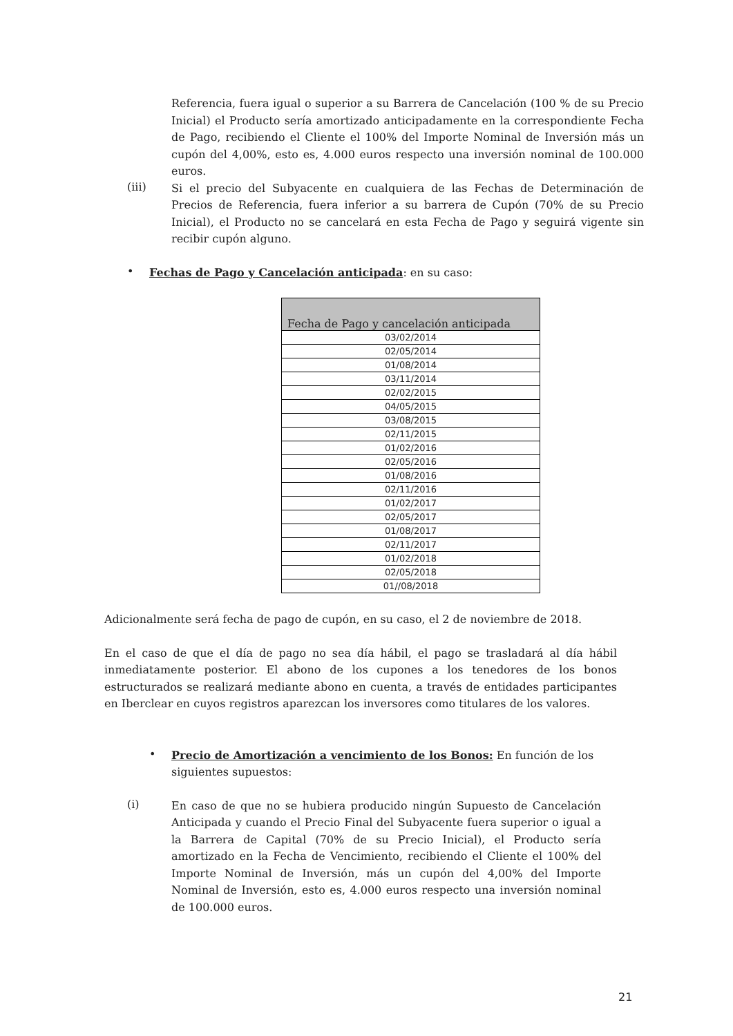Referencia, fuera igual o superior a su Barrera de Cancelación (100 % de su Precio Inicial) el Producto sería amortizado anticipadamente en la correspondiente Fecha de Pago, recibiendo el Cliente el 100% del Importe Nominal de Inversión más un cupón del 4,00%, esto es, 4.000 euros respecto una inversión nominal de 100.000 euros.
(iii)
Si el precio del Subyacente en cualquiera de las Fechas de Determinación de Precios de Referencia, fuera inferior a su barrera de Cupón (70% de su Precio Inicial), el Producto no se cancelará en esta Fecha de Pago y seguirá vigente sin recibir cupón alguno.
•
Fechas de Pago y Cancelación anticipada: en su caso:
| Fecha de Pago y cancelación anticipada |
| --- |
| 03/02/2014 |
| 02/05/2014 |
| 01/08/2014 |
| 03/11/2014 |
| 02/02/2015 |
| 04/05/2015 |
| 03/08/2015 |
| 02/11/2015 |
| 01/02/2016 |
| 02/05/2016 |
| 01/08/2016 |
| 02/11/2016 |
| 01/02/2017 |
| 02/05/2017 |
| 01/08/2017 |
| 02/11/2017 |
| 01/02/2018 |
| 02/05/2018 |
| 01//08/2018 |
Adicionalmente será fecha de pago de cupón, en su caso, el 2 de noviembre de 2018.
En el caso de que el día de pago no sea día hábil, el pago se trasladará al día hábil inmediatamente posterior. El abono de los cupones a los tenedores de los bonos estructurados se realizará mediante abono en cuenta, a través de entidades participantes en Iberclear en cuyos registros aparezcan los inversores como titulares de los valores.
•
Precio de Amortización a vencimiento de los Bonos: En función de los siguientes supuestos:
(i)
En caso de que no se hubiera producido ningún Supuesto de Cancelación Anticipada y cuando el Precio Final del Subyacente fuera superior o igual a la Barrera de Capital (70% de su Precio Inicial), el Producto sería amortizado en la Fecha de Vencimiento, recibiendo el Cliente el 100% del Importe Nominal de Inversión, más un cupón del 4,00% del Importe Nominal de Inversión, esto es, 4.000 euros respecto una inversión nominal de 100.000 euros.
21